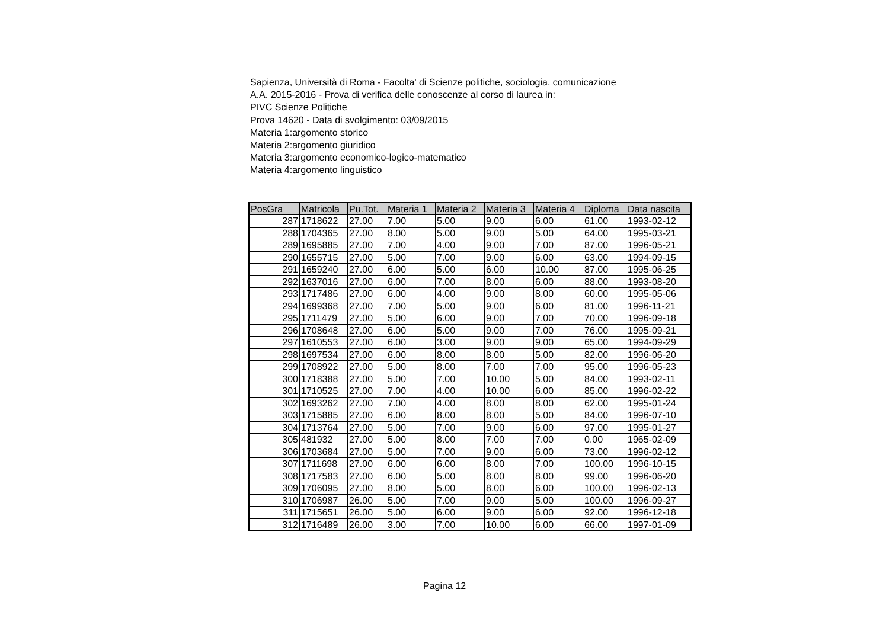Sapienza, Università di Roma - Facolta' di Scienze politiche, sociologia, comunicazione
A.A. 2015-2016 - Prova di verifica delle conoscenze al corso di laurea in:
PIVC Scienze Politiche
Prova 14620 - Data di svolgimento: 03/09/2015
Materia 1:argomento storico
Materia 2:argomento giuridico
Materia 3:argomento economico-logico-matematico
Materia 4:argomento linguistico
| PosGra | Matricola | Pu.Tot. | Materia 1 | Materia 2 | Materia 3 | Materia 4 | Diploma | Data nascita |
| --- | --- | --- | --- | --- | --- | --- | --- | --- |
| 287 | 1718622 | 27.00 | 7.00 | 5.00 | 9.00 | 6.00 | 61.00 | 1993-02-12 |
| 288 | 1704365 | 27.00 | 8.00 | 5.00 | 9.00 | 5.00 | 64.00 | 1995-03-21 |
| 289 | 1695885 | 27.00 | 7.00 | 4.00 | 9.00 | 7.00 | 87.00 | 1996-05-21 |
| 290 | 1655715 | 27.00 | 5.00 | 7.00 | 9.00 | 6.00 | 63.00 | 1994-09-15 |
| 291 | 1659240 | 27.00 | 6.00 | 5.00 | 6.00 | 10.00 | 87.00 | 1995-06-25 |
| 292 | 1637016 | 27.00 | 6.00 | 7.00 | 8.00 | 6.00 | 88.00 | 1993-08-20 |
| 293 | 1717486 | 27.00 | 6.00 | 4.00 | 9.00 | 8.00 | 60.00 | 1995-05-06 |
| 294 | 1699368 | 27.00 | 7.00 | 5.00 | 9.00 | 6.00 | 81.00 | 1996-11-21 |
| 295 | 1711479 | 27.00 | 5.00 | 6.00 | 9.00 | 7.00 | 70.00 | 1996-09-18 |
| 296 | 1708648 | 27.00 | 6.00 | 5.00 | 9.00 | 7.00 | 76.00 | 1995-09-21 |
| 297 | 1610553 | 27.00 | 6.00 | 3.00 | 9.00 | 9.00 | 65.00 | 1994-09-29 |
| 298 | 1697534 | 27.00 | 6.00 | 8.00 | 8.00 | 5.00 | 82.00 | 1996-06-20 |
| 299 | 1708922 | 27.00 | 5.00 | 8.00 | 7.00 | 7.00 | 95.00 | 1996-05-23 |
| 300 | 1718388 | 27.00 | 5.00 | 7.00 | 10.00 | 5.00 | 84.00 | 1993-02-11 |
| 301 | 1710525 | 27.00 | 7.00 | 4.00 | 10.00 | 6.00 | 85.00 | 1996-02-22 |
| 302 | 1693262 | 27.00 | 7.00 | 4.00 | 8.00 | 8.00 | 62.00 | 1995-01-24 |
| 303 | 1715885 | 27.00 | 6.00 | 8.00 | 8.00 | 5.00 | 84.00 | 1996-07-10 |
| 304 | 1713764 | 27.00 | 5.00 | 7.00 | 9.00 | 6.00 | 97.00 | 1995-01-27 |
| 305 | 481932 | 27.00 | 5.00 | 8.00 | 7.00 | 7.00 | 0.00 | 1965-02-09 |
| 306 | 1703684 | 27.00 | 5.00 | 7.00 | 9.00 | 6.00 | 73.00 | 1996-02-12 |
| 307 | 1711698 | 27.00 | 6.00 | 6.00 | 8.00 | 7.00 | 100.00 | 1996-10-15 |
| 308 | 1717583 | 27.00 | 6.00 | 5.00 | 8.00 | 8.00 | 99.00 | 1996-06-20 |
| 309 | 1706095 | 27.00 | 8.00 | 5.00 | 8.00 | 6.00 | 100.00 | 1996-02-13 |
| 310 | 1706987 | 26.00 | 5.00 | 7.00 | 9.00 | 5.00 | 100.00 | 1996-09-27 |
| 311 | 1715651 | 26.00 | 5.00 | 6.00 | 9.00 | 6.00 | 92.00 | 1996-12-18 |
| 312 | 1716489 | 26.00 | 3.00 | 7.00 | 10.00 | 6.00 | 66.00 | 1997-01-09 |
Pagina 12